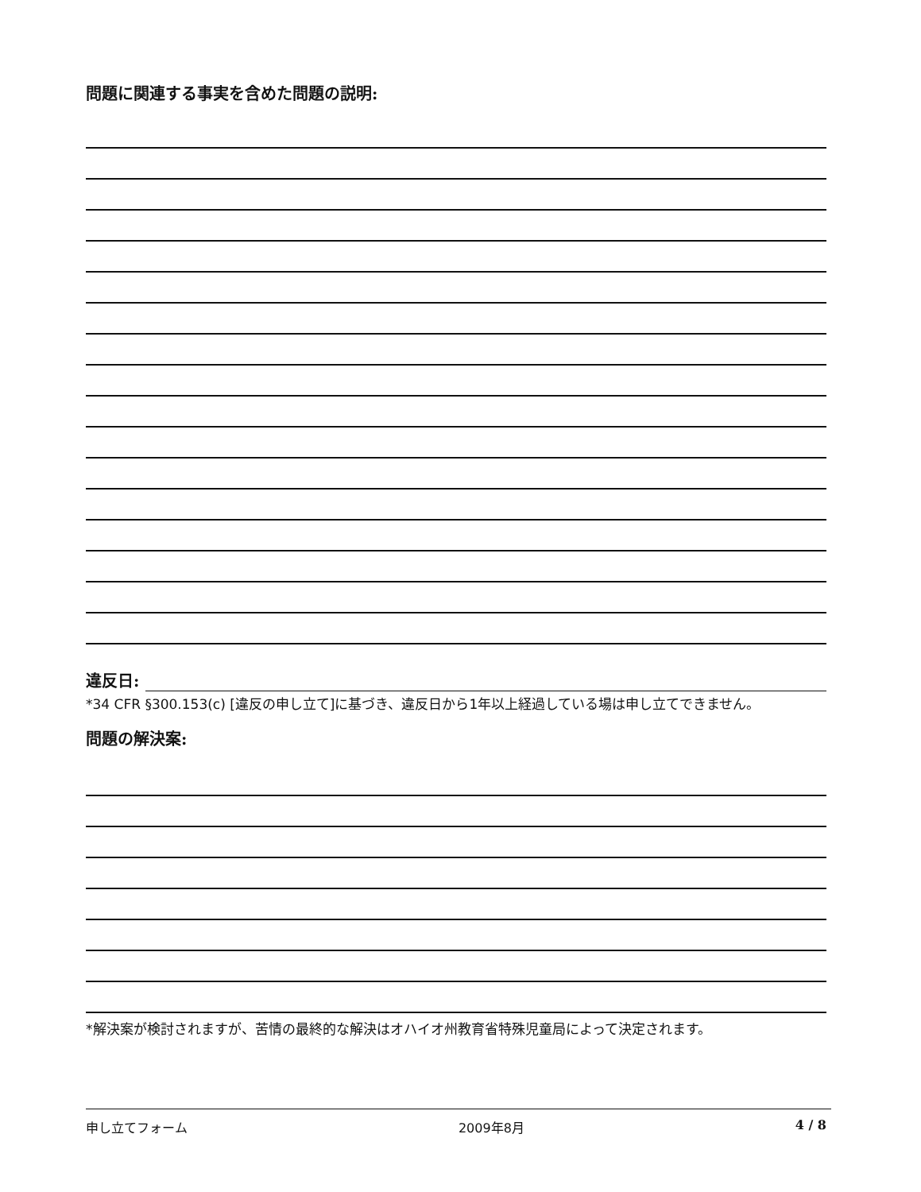問題に関連する事実を含めた問題の説明:
違反日:
*34 CFR §300.153(c) [違反の申し立て]に基づき、違反日から1年以上経過している場は申し立てできません。
問題の解決案:
*解決案が検討されますが、苦情の最終的な解決はオハイオ州教育省特殊児童局によって決定されます。
申し立てフォーム 2009年8月 4 / 8